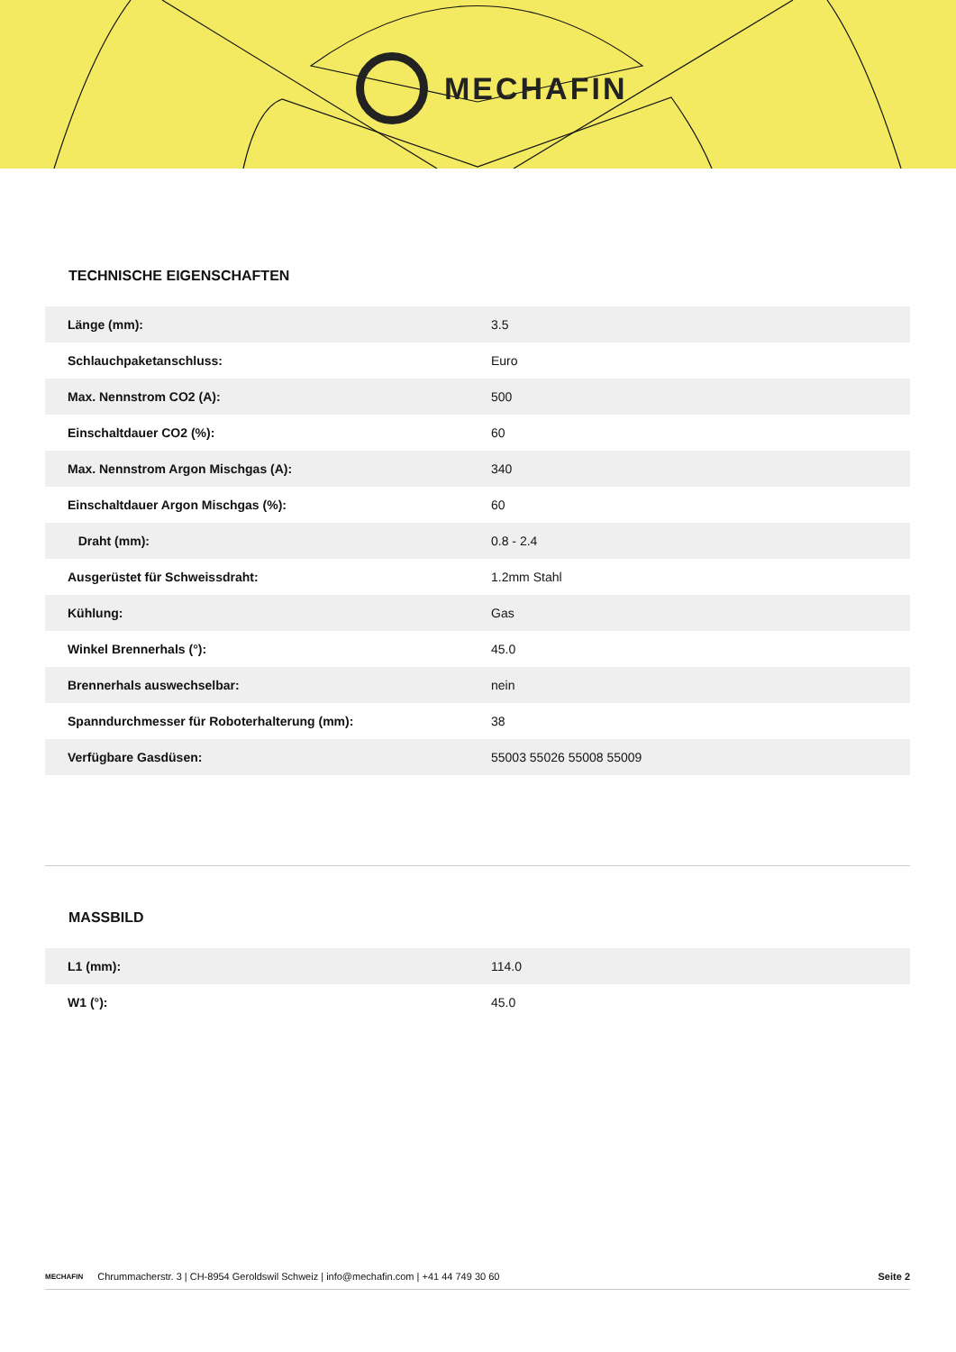MECHAFIN
TECHNISCHE EIGENSCHAFTEN
| Länge (mm): | 3.5 |
| Schlauchpaketanschluss: | Euro |
| Max. Nennstrom CO2 (A): | 500 |
| Einschaltdauer CO2 (%): | 60 |
| Max. Nennstrom Argon Mischgas (A): | 340 |
| Einschaltdauer Argon Mischgas (%): | 60 |
| Draht (mm): | 0.8 - 2.4 |
| Ausgerüstet für Schweissdraht: | 1.2mm Stahl |
| Kühlung: | Gas |
| Winkel Brennerhals (°): | 45.0 |
| Brennerhals auswechselbar: | nein |
| Spanndurchmesser für Roboterhalterung (mm): | 38 |
| Verfügbare Gasdüsen: | 55003 55026 55008 55009 |
MASSBILD
| L1 (mm): | 114.0 |
| W1 (°): | 45.0 |
MECHAFIN Chrummacherstr. 3 | CH-8954 Geroldswil Schweiz | info@mechafin.com | +41 44 749 30 60 Seite 2